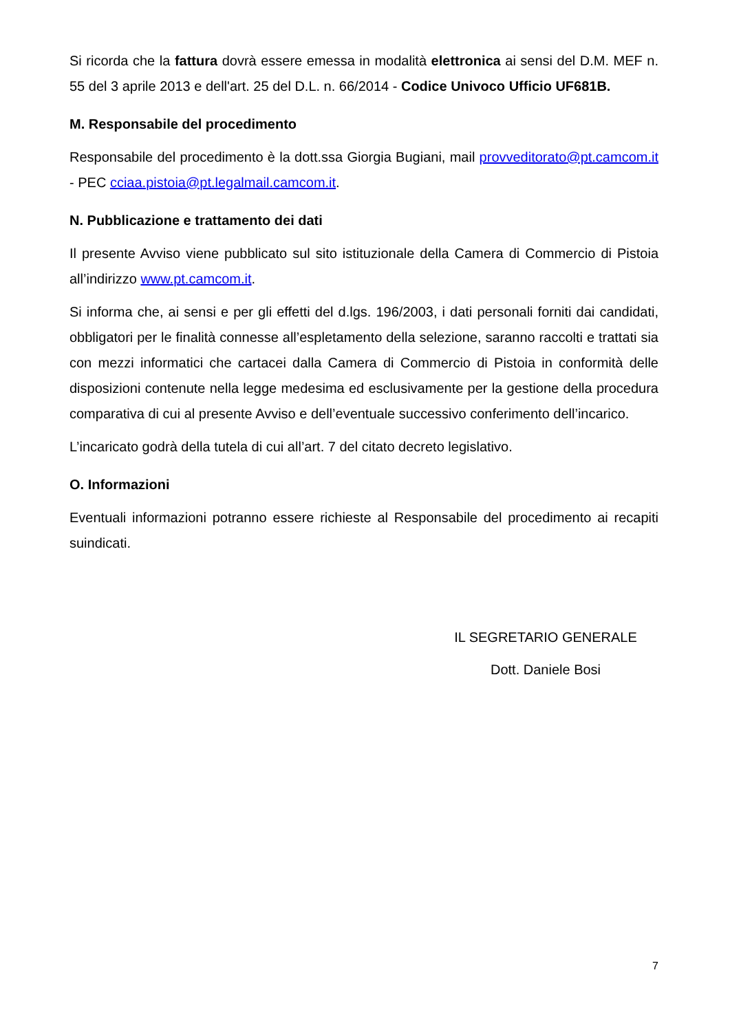Si ricorda che la fattura dovrà essere emessa in modalità elettronica ai sensi del D.M. MEF n. 55 del 3 aprile 2013 e dell'art. 25 del D.L. n. 66/2014 - Codice Univoco Ufficio UF681B.
M. Responsabile del procedimento
Responsabile del procedimento è la dott.ssa Giorgia Bugiani, mail provveditorato@pt.camcom.it - PEC cciaa.pistoia@pt.legalmail.camcom.it.
N. Pubblicazione e trattamento dei dati
Il presente Avviso viene pubblicato sul sito istituzionale della Camera di Commercio di Pistoia all’indirizzo www.pt.camcom.it.
Si informa che, ai sensi e per gli effetti del d.lgs. 196/2003, i dati personali forniti dai candidati, obbligatori per le finalità connesse all’espletamento della selezione, saranno raccolti e trattati sia con mezzi informatici che cartacei dalla Camera di Commercio di Pistoia in conformità delle disposizioni contenute nella legge medesima ed esclusivamente per la gestione della procedura comparativa di cui al presente Avviso e dell’eventuale successivo conferimento dell’incarico.
L’incaricato godrà della tutela di cui all’art. 7 del citato decreto legislativo.
O. Informazioni
Eventuali informazioni potranno essere richieste al Responsabile del procedimento ai recapiti suindicati.
IL SEGRETARIO GENERALE
Dott. Daniele Bosi
7